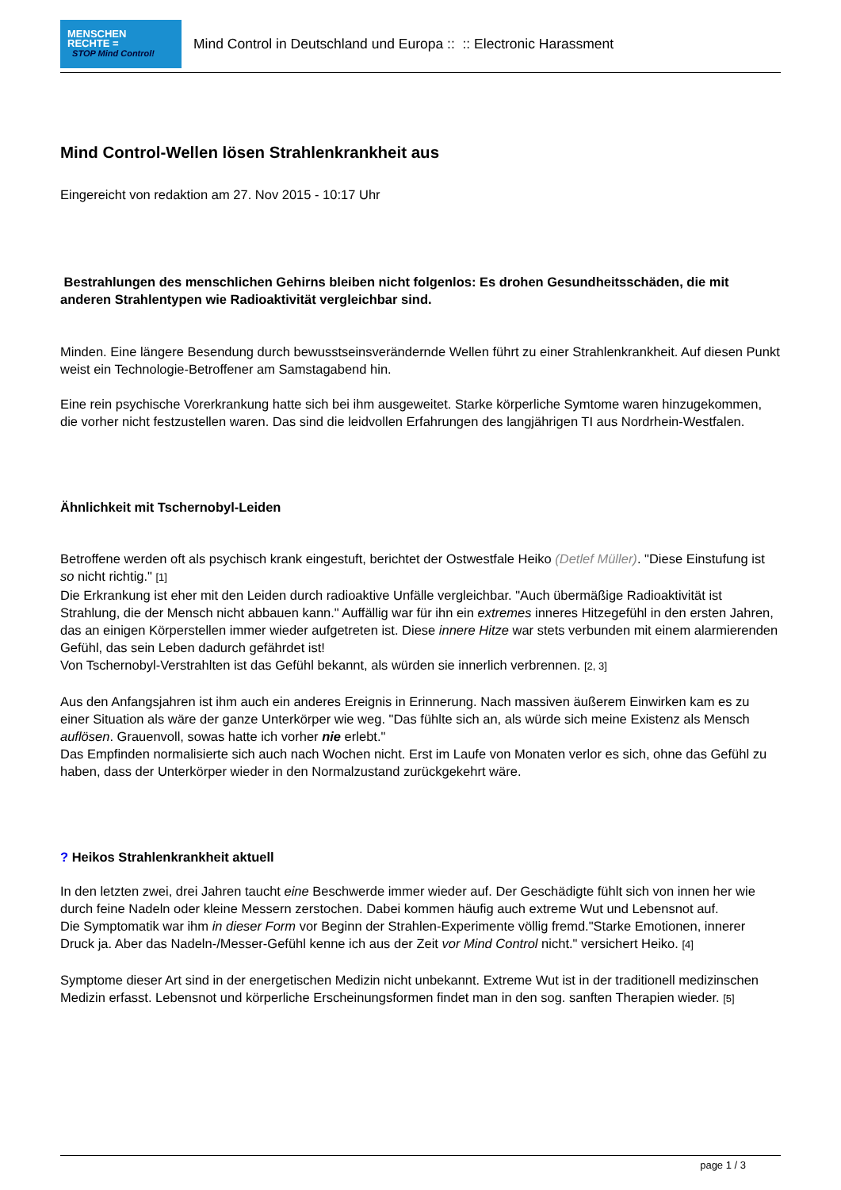MENSCHEN
RECHTE =
STOP Mind Control!
Mind Control in Deutschland und Europa :: :: Electronic Harassment
Mind Control-Wellen lösen Strahlenkrankheit aus
Eingereicht von redaktion am 27. Nov 2015 - 10:17 Uhr
Bestrahlungen des menschlichen Gehirns bleiben nicht folgenlos: Es drohen Gesundheitsschäden, die mit anderen Strahlentypen wie Radioaktivität vergleichbar sind.
Minden. Eine längere Besendung durch bewusstseinsverändernde Wellen führt zu einer Strahlenkrankheit. Auf diesen Punkt weist ein Technologie-Betroffener am Samstagabend hin.
Eine rein psychische Vorerkrankung hatte sich bei ihm ausgeweitet. Starke körperliche Symtome waren hinzugekommen, die vorher nicht festzustellen waren. Das sind die leidvollen Erfahrungen des langjährigen TI aus Nordrhein-Westfalen.
Ähnlichkeit mit Tschernobyl-Leiden
Betroffene werden oft als psychisch krank eingestuft, berichtet der Ostwestfale Heiko (Detlef Müller). "Diese Einstufung ist so nicht richtig." [1]
Die Erkrankung ist eher mit den Leiden durch radioaktive Unfälle vergleichbar. "Auch übermäßige Radioaktivität ist Strahlung, die der Mensch nicht abbauen kann." Auffällig war für ihn ein extremes inneres Hitzegefühl in den ersten Jahren, das an einigen Körperstellen immer wieder aufgetreten ist. Diese innere Hitze war stets verbunden mit einem alarmierenden Gefühl, das sein Leben dadurch gefährdet ist!
Von Tschernobyl-Verstrahlten ist das Gefühl bekannt, als würden sie innerlich verbrennen. [2, 3]
Aus den Anfangsjahren ist ihm auch ein anderes Ereignis in Erinnerung. Nach massiven äußerem Einwirken kam es zu einer Situation als wäre der ganze Unterkörper wie weg. "Das fühlte sich an, als würde sich meine Existenz als Mensch auflösen. Grauenvoll, sowas hatte ich vorher nie erlebt."
Das Empfinden normalisierte sich auch nach Wochen nicht. Erst im Laufe von Monaten verlor es sich, ohne das Gefühl zu haben, dass der Unterkörper wieder in den Normalzustand zurückgekehrt wäre.
? Heikos Strahlenkrankheit aktuell
In den letzten zwei, drei Jahren taucht eine Beschwerde immer wieder auf. Der Geschädigte fühlt sich von innen her wie durch feine Nadeln oder kleine Messern zerstochen. Dabei kommen häufig auch extreme Wut und Lebensnot auf.
Die Symptomatik war ihm in dieser Form vor Beginn der Strahlen-Experimente völlig fremd."Starke Emotionen, innerer Druck ja. Aber das Nadeln-/Messer-Gefühl kenne ich aus der Zeit vor Mind Control nicht." versichert Heiko. [4]
Symptome dieser Art sind in der energetischen Medizin nicht unbekannt. Extreme Wut ist in der traditionell medizinschen Medizin erfasst. Lebensnot und körperliche Erscheinungsformen findet man in den sog. sanften Therapien wieder. [5]
page 1 / 3